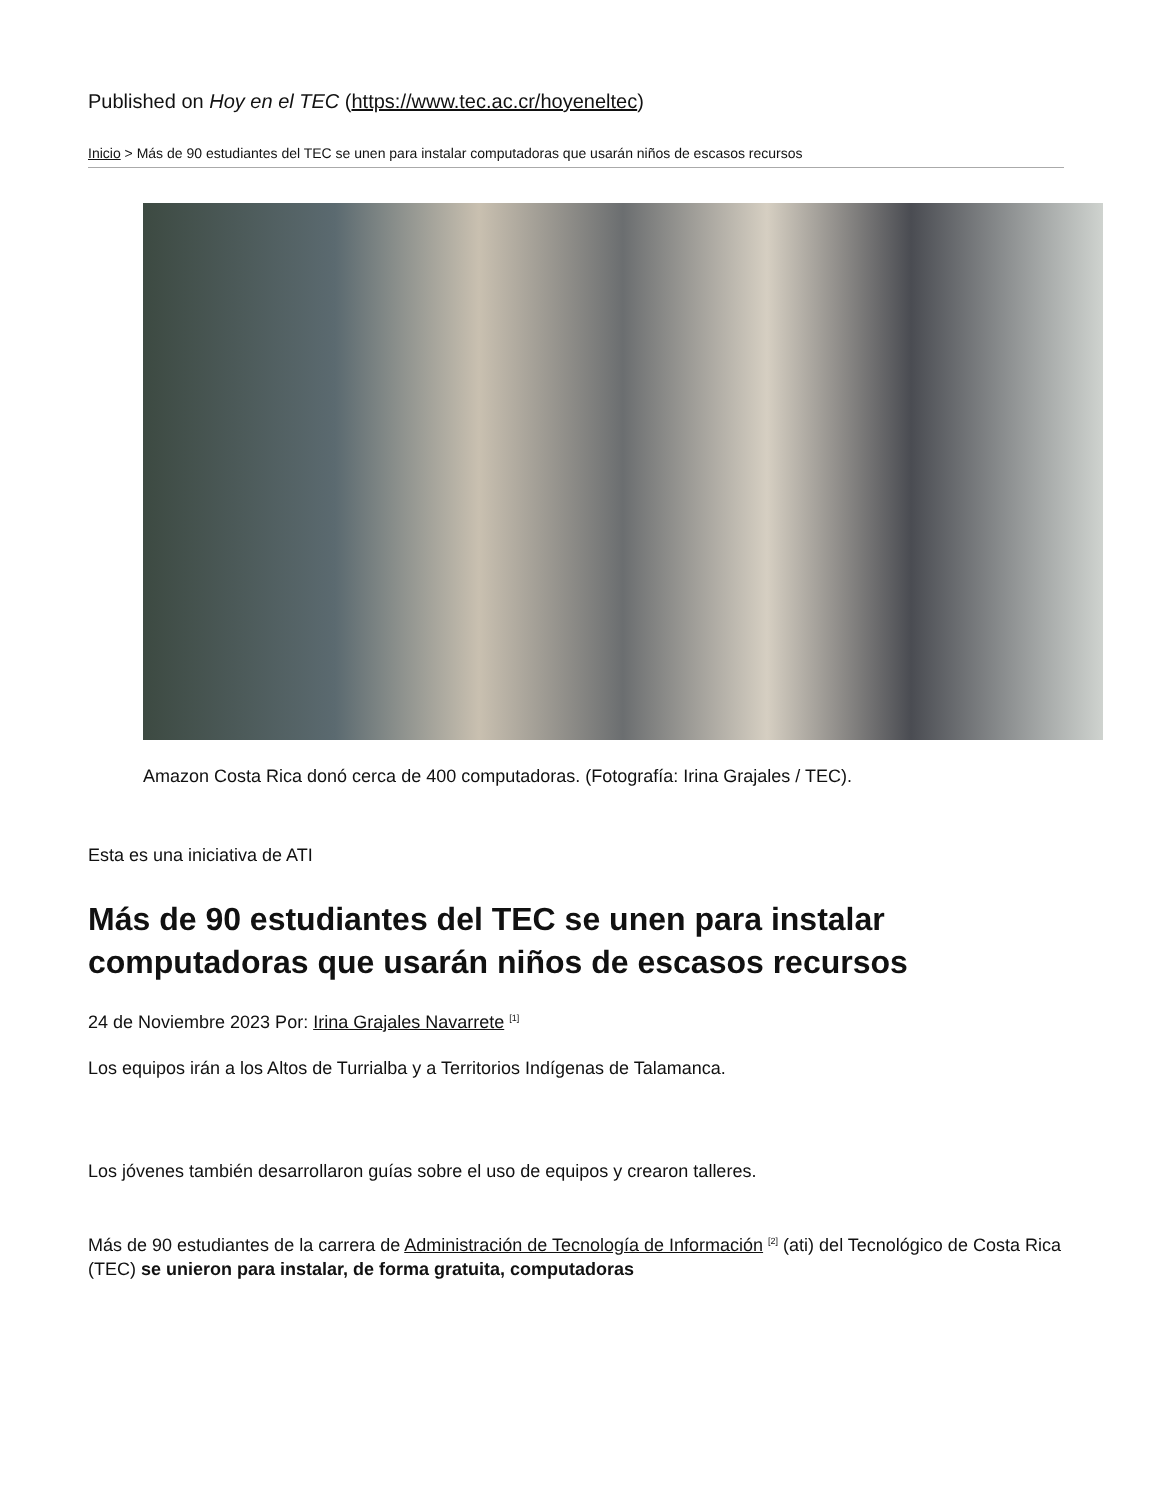Published on Hoy en el TEC (https://www.tec.ac.cr/hoyeneltec)
Inicio > Más de 90 estudiantes del TEC se unen para instalar computadoras que usarán niños de escasos recursos
Amazon Costa Rica donó cerca de 400 computadoras. (Fotografía: Irina Grajales / TEC).
Esta es una iniciativa de ATI
Más de 90 estudiantes del TEC se unen para instalar computadoras que usarán niños de escasos recursos
24 de Noviembre 2023 Por: Irina Grajales Navarrete <sup>[1]</sup>
Los equipos irán a los Altos de Turrialba y a Territorios Indígenas de Talamanca.
Los jóvenes también desarrollaron guías sobre el uso de equipos y crearon talleres.
Más de 90 estudiantes de la carrera de Administración de Tecnología de Información <sup>[2]</sup> (ati) del Tecnológico de Costa Rica (TEC) se unieron para instalar, de forma gratuita, computadoras